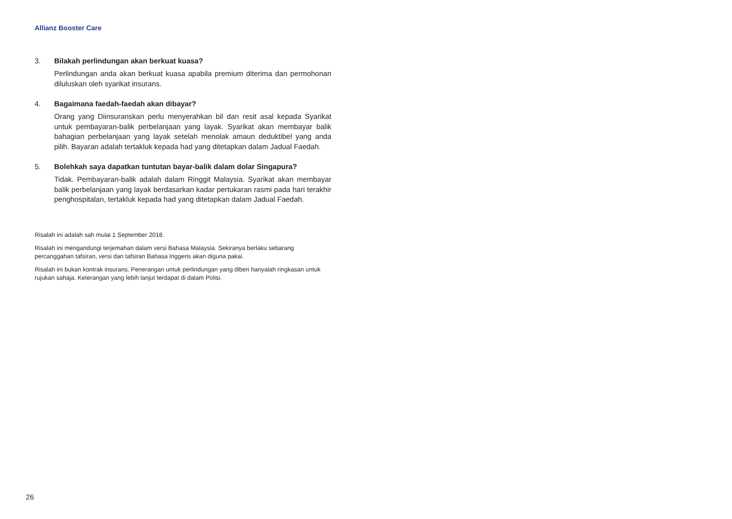Allianz Booster Care
3. Bilakah perlindungan akan berkuat kuasa?
Perlindungan anda akan berkuat kuasa apabila premium diterima dan permohonan diluluskan oleh syarikat insurans.
4. Bagaimana faedah-faedah akan dibayar?
Orang yang Diinsuranskan perlu menyerahkan bil dan resit asal kepada Syarikat untuk pembayaran-balik perbelanjaan yang layak. Syarikat akan membayar balik bahagian perbelanjaan yang layak setelah menolak amaun deduktibel yang anda pilih. Bayaran adalah tertakluk kepada had yang ditetapkan dalam Jadual Faedah.
5. Bolehkah saya dapatkan tuntutan bayar-balik dalam dolar Singapura?
Tidak. Pembayaran-balik adalah dalam Ringgit Malaysia. Syarikat akan membayar balik perbelanjaan yang layak berdasarkan kadar pertukaran rasmi pada hari terakhir penghospitalan, tertakluk kepada had yang ditetapkan dalam Jadual Faedah.
Risalah ini adalah sah mulai 1 September 2018.
Risalah ini mengandungi terjemahan dalam versi Bahasa Malaysia. Sekiranya berlaku sebarang percanggahan tafsiran, versi dan tafsiran Bahasa Inggeris akan diguna pakai.
Risalah ini bukan kontrak insurans. Penerangan untuk perlindungan yang diberi hanyalah ringkasan untuk rujukan sahaja. Keterangan yang lebih lanjut terdapat di dalam Polisi.
26